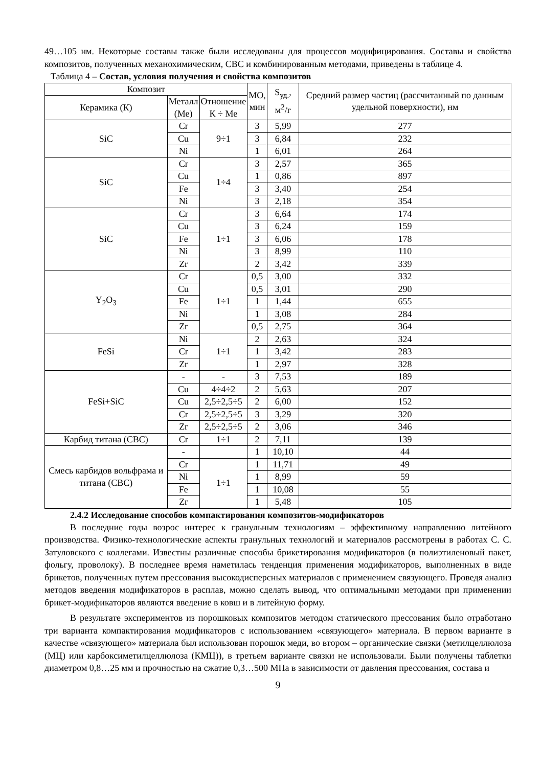49…105 нм. Некоторые составы также были исследованы для процессов модифицирования. Составы и свойства композитов, полученных механохимическим, СВС и комбинированным методами, приведены в таблице 4.
Таблица 4 – Состав, условия получения и свойства композитов
| Композит | | | МО, мин | S<sub>уд.</sub>, м<sup>2</sup>/г | Средний размер частиц (рассчитанный по данным удельной поверхности), нм |
| --- | --- | --- | --- | --- | --- |
| Керамика (К) | Металл (Ме) | Отношение К ÷ Ме | | | |
| SiC | Cr | 9÷1 | 3 | 5,99 | 277 |
| | Cu | | 3 | 6,84 | 232 |
| | Ni | | 1 | 6,01 | 264 |
| SiC | Cr | 1÷4 | 3 | 2,57 | 365 |
| | Cu | | 1 | 0,86 | 897 |
| | Fe | | 3 | 3,40 | 254 |
| | Ni | | 3 | 2,18 | 354 |
| SiC | Cr | 1÷1 | 3 | 6,64 | 174 |
| | Cu | | 3 | 6,24 | 159 |
| | Fe | | 3 | 6,06 | 178 |
| | Ni | | 3 | 8,99 | 110 |
| | Zr | | 2 | 3,42 | 339 |
| Y<sub>2</sub>O<sub>3</sub> | Cr | 1÷1 | 0,5 | 3,00 | 332 |
| | Cu | | 0,5 | 3,01 | 290 |
| | Fe | | 1 | 1,44 | 655 |
| | Ni | | 1 | 3,08 | 284 |
| | Zr | | 0,5 | 2,75 | 364 |
| FeSi | Ni | 1÷1 | 2 | 2,63 | 324 |
| | Cr | | 1 | 3,42 | 283 |
| | Zr | | 1 | 2,97 | 328 |
| FeSi+SiC | - | - | 3 | 7,53 | 189 |
| | Cu | 4÷4÷2 | 2 | 5,63 | 207 |
| | Cu | 2,5÷2,5÷5 | 2 | 6,00 | 152 |
| | Cr | 2,5÷2,5÷5 | 3 | 3,29 | 320 |
| | Zr | 2,5÷2,5÷5 | 2 | 3,06 | 346 |
| Карбид титана (СВС) | Cr | 1÷1 | 2 | 7,11 | 139 |
| Смесь карбидов вольфрама и титана (СВС) | - | | 1 | 10,10 | 44 |
| | Cr | 1÷1 | 1 | 11,71 | 49 |
| | Ni | | 1 | 8,99 | 59 |
| | Fe | | 1 | 10,08 | 55 |
| | Zr | | 1 | 5,48 | 105 |
2.4.2 Исследование способов компактирования композитов-модификаторов
В последние годы возрос интерес к гранульным технологиям – эффективному направлению литейного производства. Физико-технологические аспекты гранульных технологий и материалов рассмотрены в работах С. С. Затуловского с коллегами. Известны различные способы брикетирования модификаторов (в полиэтиленовый пакет, фольгу, проволоку). В последнее время наметилась тенденция применения модификаторов, выполненных в виде брикетов, полученных путем прессования высокодисперсных материалов с применением связующего. Проведя анализ методов введения модификаторов в расплав, можно сделать вывод, что оптимальными методами при применении брикет-модификаторов являются введение в ковш и в литейную форму.
В результате экспериментов из порошковых композитов методом статического прессования было отработано три варианта компактирования модификаторов с использованием «связующего» материала. В первом варианте в качестве «связующего» материала был использован порошок меди, во втором – органические связки (метилцеллюлоза (МЦ) или карбоксиметилцеллюлоза (КМЦ)), в третьем варианте связки не использовали. Были получены таблетки диаметром 0,8…25 мм и прочностью на сжатие 0,3…500 МПа в зависимости от давления прессования, состава и
9